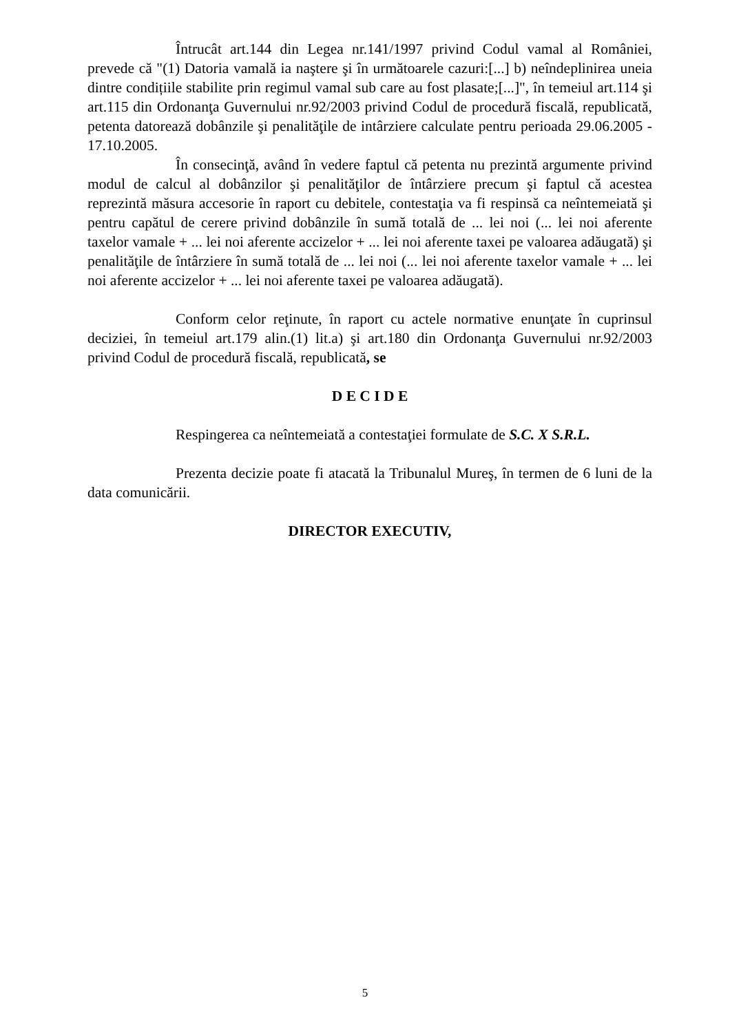Întrucât art.144 din Legea nr.141/1997 privind Codul vamal al României, prevede că "(1) Datoria vamală ia naştere şi în următoarele cazuri:[...] b) neîndeplinirea uneia dintre condițiile stabilite prin regimul vamal sub care au fost plasate;[...]", în temeiul art.114 şi art.115 din Ordonanţa Guvernului nr.92/2003 privind Codul de procedură fiscală, republicată, petenta datorează dobânzile şi penalităţile de intârziere calculate pentru perioada 29.06.2005 - 17.10.2005.
În consecinţă, având în vedere faptul că petenta nu prezintă argumente privind modul de calcul al dobânzilor şi penalităţilor de întârziere precum şi faptul că acestea reprezintă măsura accesorie în raport cu debitele, contestaţia va fi respinsă ca neîntemeiată şi pentru capătul de cerere privind dobânzile în sumă totală de ... lei noi (... lei noi aferente taxelor vamale + ... lei noi aferente accizelor + ... lei noi aferente taxei pe valoarea adăugată) şi penalităţile de întârziere în sumă totală de ... lei noi (... lei noi aferente taxelor vamale + ... lei noi aferente accizelor + ... lei noi aferente taxei pe valoarea adăugată).
Conform celor reţinute, în raport cu actele normative enunţate în cuprinsul deciziei, în temeiul art.179 alin.(1) lit.a) şi art.180 din Ordonanţa Guvernului nr.92/2003 privind Codul de procedură fiscală, republicată, se
D E C I D E
Respingerea ca neîntemeiată a contestaţiei formulate de S.C. X S.R.L.
Prezenta decizie poate fi atacată la Tribunalul Mureş, în termen de 6 luni de la data comunicării.
DIRECTOR EXECUTIV,
5